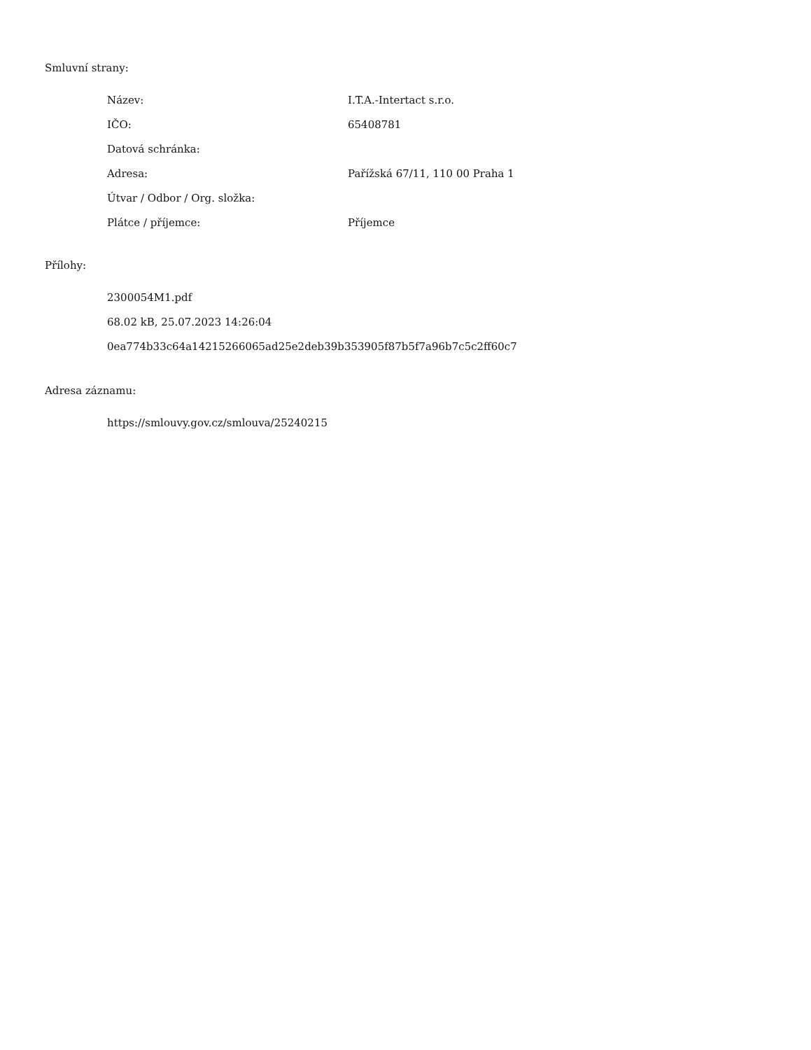Smluvní strany:
| Název: | I.T.A.-Intertact s.r.o. |
| IČO: | 65408781 |
| Datová schránka: | |
| Adresa: | Pařížská 67/11, 110 00 Praha 1 |
| Útvar / Odbor / Org. složka: | |
| Plátce / příjemce: | Příjemce |
Přílohy:
2300054M1.pdf
68.02 kB, 25.07.2023 14:26:04
0ea774b33c64a14215266065ad25e2deb39b353905f87b5f7a96b7c5c2ff60c7
Adresa záznamu:
https://smlouvy.gov.cz/smlouva/25240215